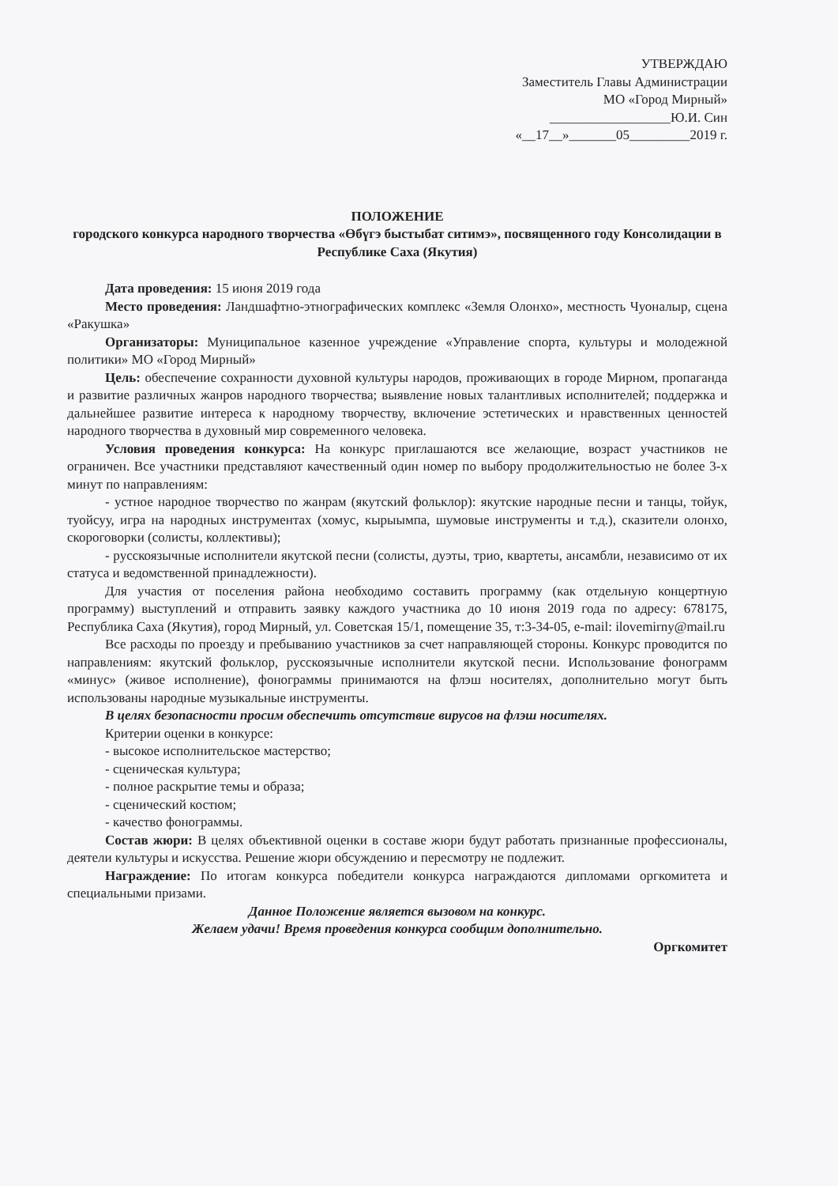УТВЕРЖДАЮ
Заместитель Главы Администрации
МО «Город Мирный»
__________________Ю.И. Син
«__17__»_______05_________2019 г.
ПОЛОЖЕНИЕ
городского конкурса народного творчества «Өбүгэ быстыбат ситимэ», посвященного году Консолидации в Республике Саха (Якутия)
Дата проведения: 15 июня 2019 года
Место проведения: Ландшафтно-этнографических комплекс «Земля Олонхо», местность Чуоналыр, сцена «Ракушка»
Организаторы: Муниципальное казенное учреждение «Управление спорта, культуры и молодежной политики» МО «Город Мирный»
Цель: обеспечение сохранности духовной культуры народов, проживающих в городе Мирном, пропаганда и развитие различных жанров народного творчества; выявление новых талантливых исполнителей; поддержка и дальнейшее развитие интереса к народному творчеству, включение эстетических и нравственных ценностей народного творчества в духовный мир современного человека.
Условия проведения конкурса: На конкурс приглашаются все желающие, возраст участников не ограничен. Все участники представляют качественный один номер по выбору продолжительностью не более 3-х минут по направлениям:
- устное народное творчество по жанрам (якутский фольклор): якутские народные песни и танцы, тойук, туойсуу, игра на народных инструментах (хомус, кырыымпа, шумовые инструменты и т.д.), сказители олонхо, скороговорки (солисты, коллективы);
- русскоязычные исполнители якутской песни (солисты, дуэты, трио, квартеты, ансамбли, независимо от их статуса и ведомственной принадлежности).
Для участия от поселения района необходимо составить программу (как отдельную концертную программу) выступлений и отправить заявку каждого участника до 10 июня 2019 года по адресу: 678175, Республика Саха (Якутия), город Мирный, ул. Советская 15/1, помещение 35, т:3-34-05, e-mail: ilovemirny@mail.ru
Все расходы по проезду и пребыванию участников за счет направляющей стороны. Конкурс проводится по направлениям: якутский фольклор, русскоязычные исполнители якутской песни. Использование фонограмм «минус» (живое исполнение), фонограммы принимаются на флэш носителях, дополнительно могут быть использованы народные музыкальные инструменты.
В целях безопасности просим обеспечить отсутствие вирусов на флэш носителях.
Критерии оценки в конкурсе:
- высокое исполнительское мастерство;
- сценическая культура;
- полное раскрытие темы и образа;
- сценический костюм;
- качество фонограммы.
Состав жюри: В целях объективной оценки в составе жюри будут работать признанные профессионалы, деятели культуры и искусства. Решение жюри обсуждению и пересмотру не подлежит.
Награждение: По итогам конкурса победители конкурса награждаются дипломами оргкомитета и специальными призами.
Данное Положение является вызовом на конкурс.
Желаем удачи! Время проведения конкурса сообщим дополнительно.
Оргкомитет